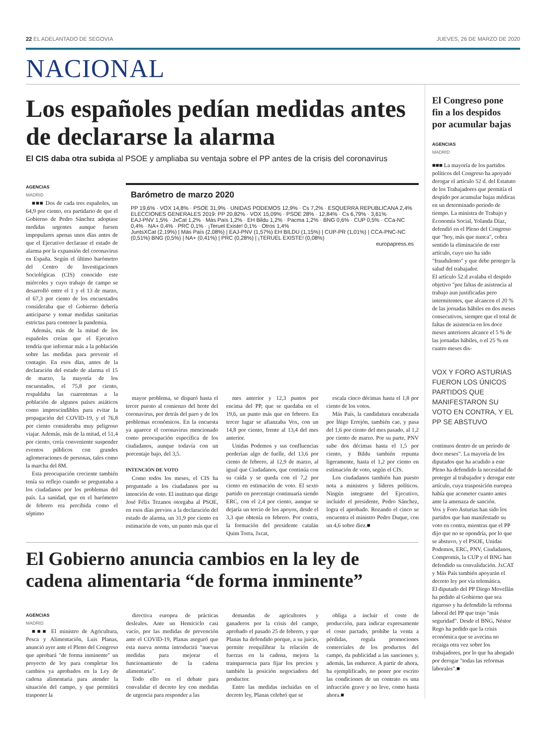22 EL ADELANTADO DE SEGOVIA JUEVES, 26 DE MARZO DE 2020
NACIONAL
Los españoles pedían medidas antes de declararse la alarma
El CIS daba otra subida al PSOE y ampliaba su ventaja sobre el PP antes de la crisis del coronavirus
AGENCIAS
MADRID
■■■ Dos de cada tres españoles, un 64,9 por ciento, era partidario de que el Gobierno de Pedro Sánchez adoptase medidas urgentes aunque fuesen impopulares apenas unos días antes de que el Ejecutivo declarase el estado de alarma por la expansión del coronavirus en España. Según el último barómetro del Centro de Investigaciones Sociológicas (CIS) conocido este miércoles y cuyo trabajo de campo se desarrolló entre el 1 y el 13 de marzo, el 67,3 por ciento de los encuestados consideraba que el Gobierno debería anticiparse y tomar medidas sanitarias estrictas para contener la pandemia.
Además, más de la mitad de los españoles creían que el Ejecutivo tendría que informar más a la población sobre las medidas para prevenir el contagio. En esos días, antes de la declaración del estado de alarma el 15 de marzo, la mayoría de los encuestados, el 75,8 por ciento, respaldaba las cuarentenas a la población de algunos países asiáticos como imprescindibles para evitar la propagación del COVID-19, y el 76,8 por ciento consideraba muy peligroso viajar. Además, más de la mitad, el 51,4 por ciento, creía conveniente suspender eventos públicos con grandes aglomeraciones de personas, tales como la marcha del 8M.
Esta preocupación creciente también tenía su reflejo cuando se preguntaba a los ciudadanos por los problemas del país. La sanidad, que en el barómetro de febrero era percibida como el séptimo
Barómetro de marzo 2020
PP 19,6% · VOX 14,8% · PSOE 31,9% · UNIDAS PODEMOS 12,9% · Cs 7,2% · ESQUERRA REPUBLICANA 2,4%
ELECCIONES GENERALES 2019: PP 20,82% · VOX 15,09% · PSOE 28% · 12,84% · Cs 6,79% · 3,61%
EAJ-PNV 1,5% · JxCat 1,2% · Más País 1,2% · EH Bildu 1,2% · Pacma 1,2% · BNG 0,6% · CUP 0,5% · CCa-NC 0,4% · NA+ 0,4% · PRC 0,1% · ¡Teruel Existe! 0,1% · Otros 1,4%
JuntsXCat (2,19%) | Más País (2,08%) | EAJ-PNV (1,57%) EH BILDU (1,15%) | CUP-PR (1,01%) | CCA-PNC-NC (0,51%) BNG (0,5%) | NA+ (0,41%) | PRC (0,28%) | ¡TERUEL EXISTE! (0,08%)
europapress.es
mayor problema, se disparó hasta el tercer puesto al comienzo del brote del coronavirus, por detrás del paro y de los problemas económicos. En la encuesta ya aparece el coronavirus mencionado como preocupación específica de los ciudadanos, aunque todavía con un porcentaje bajo, del 3,5.
INTENCIÓN DE VOTO
Como todos los meses, el CIS ha preguntado a los ciudadanos por su intención de voto. El instituto que dirige José Félix Tezanos otorgaba al PSOE, en esos días previos a la declaración del estado de alarma, un 31,9 por ciento en estimación de voto, un punto más que el
mes anterior y 12,3 puntos por encima del PP, que se quedaba en el 19,6, un punto más que en febrero. En tercer lugar se afianzaba Vox, con un 14,8 por ciento, frente al 13,4 del mes anterior.
Unidas Podemos y sus confluencias perderían algo de fuelle, del 13,6 por ciento de febrero, al 12,9 de marzo, al igual que Ciudadanos, que continúa con su caída y se queda con el 7,2 por ciento en estimación de voto. El sexto partido en porcentaje continuaría siendo ERC, con el 2,4 por ciento, aunque se dejaría un tercio de los apoyos, desde el 3,3 que obtenía en febrero. Por contra, la formación del presidente catalán Quim Torra, Jxcat,
escala cinco décimas hasta el 1,8 por ciento de los votos.
Más País, la candidatura encabezada por Íñigo Errejón, también cae, y pasa del 1,6 por ciento del mes pasado, al 1,2 por ciento de marzo. Por su parte, PNV sube dos décimas hasta el 1,5 por ciento, y Bildu también repunta ligeramente, hasta el 1,2 por ciento en estimación de voto, según el CIS.
Los ciudadanos también han puesto nota a ministros y líderes políticos. Ningún integrante del Ejecutivo, incluido el presidente, Pedro Sánchez, logra el aprobado. Rozando el cinco se encuentra el ministro Pedro Duque, con un 4,6 sobre diez.■
El Gobierno anuncia cambios en la ley de cadena alimentaria “de forma inminente”
AGENCIAS
MADRID
■■■ El ministro de Agricultura, Pesca y Alimentación, Luis Planas, anunció ayer ante el Pleno del Congreso que aprobará "de forma inminente" un proyecto de ley para completar los cambios ya aprobados en la Ley de cadena alimentaria para atender la situación del campo, y que permitirá trasponer la
directiva europea de prácticas desleales. Ante un Hemiciclo casi vacío, por las medidas de prevención ante el COVID-19, Planas aseguró que esta nueva norma introducirá "nuevas medidas para mejorar el funcionamiento de la cadena alimentaria".
Todo ello en el debate para convalidar el decreto ley con medidas de urgencia para responder a las
demandas de agricultores y ganaderos por la crisis del campo, aprobado el pasado 25 de febrero, y que Planas ha defendido porque, a su juicio, permite reequilibrar la relación de fuerzas en la cadena, mejora la transparencia para fijar los precios y también la posición negociadora del productor.
Entre las medidas incluidas en el decreto ley, Planas celebró que se
obliga a incluir el coste de producción, para indicar expresamente el coste pactado, prohíbe la venta a pérdidas, regula promociones comerciales de los productos del campo, da publicidad a las sanciones y, además, las endurece. A partir de ahora, ha ejemplificado, no poner por escrito las condiciones de un contrato es una infracción grave y no leve, como hasta ahora.■
El Congreso pone fin a los despidos por acumular bajas
AGENCIAS
MADRID
■■■ La mayoría de los partidos políticos del Congreso ha apoyado derogar el artículo 52 d. del Estatuto de los Trabajadores que permitía el despido por acumular bajas médicas en un determinado periodo de tiempo. La ministra de Trabajo y Economía Social, Yolanda Díaz, defendió en el Pleno del Congreso que "hoy, más que nunca", cobra sentido la eliminación de este artículo, cuyo uso ha sido "fraudulento" y que debe proteger la salud del trabajador.
El artículo 52.d avalaba el despido objetivo "por faltas de asistencia al trabajo aun justificadas pero intermitentes, que alcancen el 20 % de las jornadas hábiles en dos meses consecutivos, siempre que el total de faltas de asistencia en los doce meses anteriores alcance el 5 % de las jornadas hábiles, o el 25 % en cuatro meses dis-
VOX Y FORO ASTURIAS FUERON LOS ÚNICOS PARTIDOS QUE MANIFESTARON SU VOTO EN CONTRA, Y EL PP SE ABSTUVO
continuos dentro de un periodo de doce meses". La mayoría de los diputados que ha acudido a este Pleno ha defendido la necesidad de proteger al trabajador y derogar este artículo, cuya trasposición europea había que acometer cuanto antes ante la amenaza de sanción.
Vox y Foro Asturias han sido los partidos que han manifestado su voto en contra, mientras que el PP dijo que no se opondría, por lo que se abstuvo, y el PSOE, Unidas Podemos, ERC, PNV, Ciudadanos, Compromís, la CUP y el BNG han defendido su convalidación. JxCAT y Más País también apoyarán el decreto ley por vía telemática.
El diputado del PP Diego Movellán ha pedido al Gobierno que sea riguroso y ha defendido la reforma laboral del PP que trajo "más seguridad". Desde el BNG, Néstor Rego ha pedido que la crisis económica que se avecina no recaiga otra vez sobre los trabajadores, por lo que ha abogado por derogar "todas las reformas laborales".■